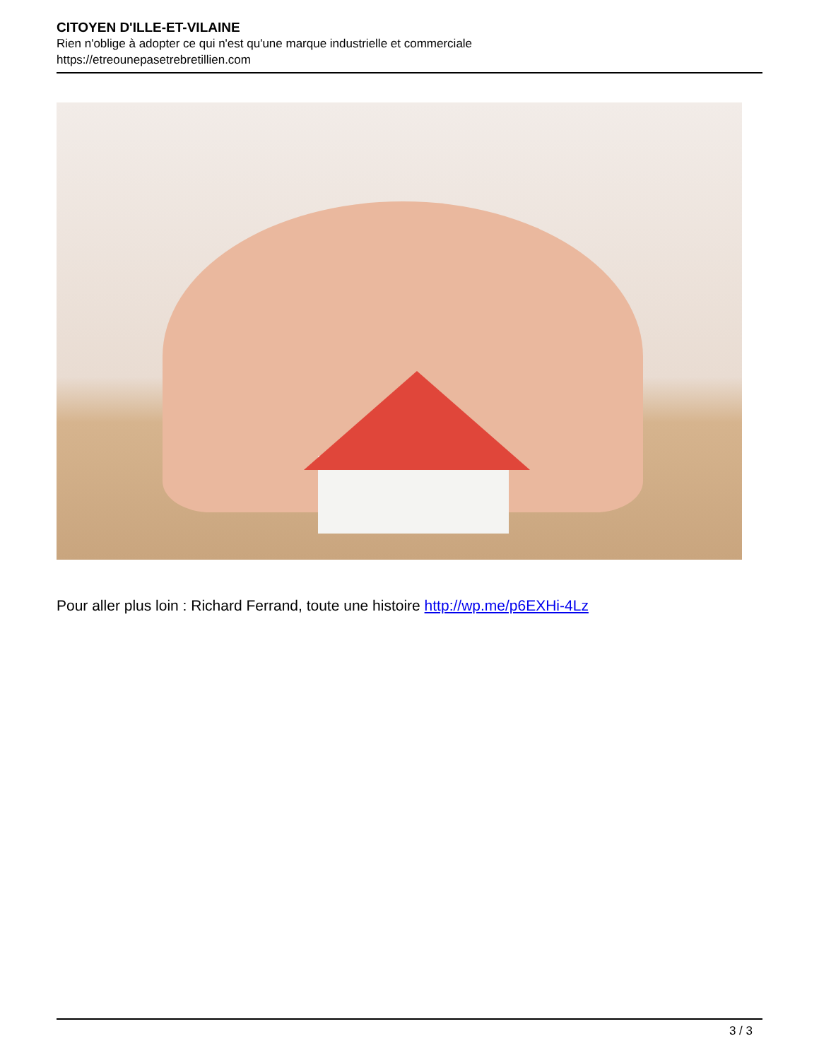CITOYEN D'ILLE-ET-VILAINE
Rien n'oblige à adopter ce qui n'est qu'une marque industrielle et commerciale
https://etreounepasetrebretillien.com
Pour aller plus loin : Richard Ferrand, toute une histoire http://wp.me/p6EXHi-4Lz
3 / 3